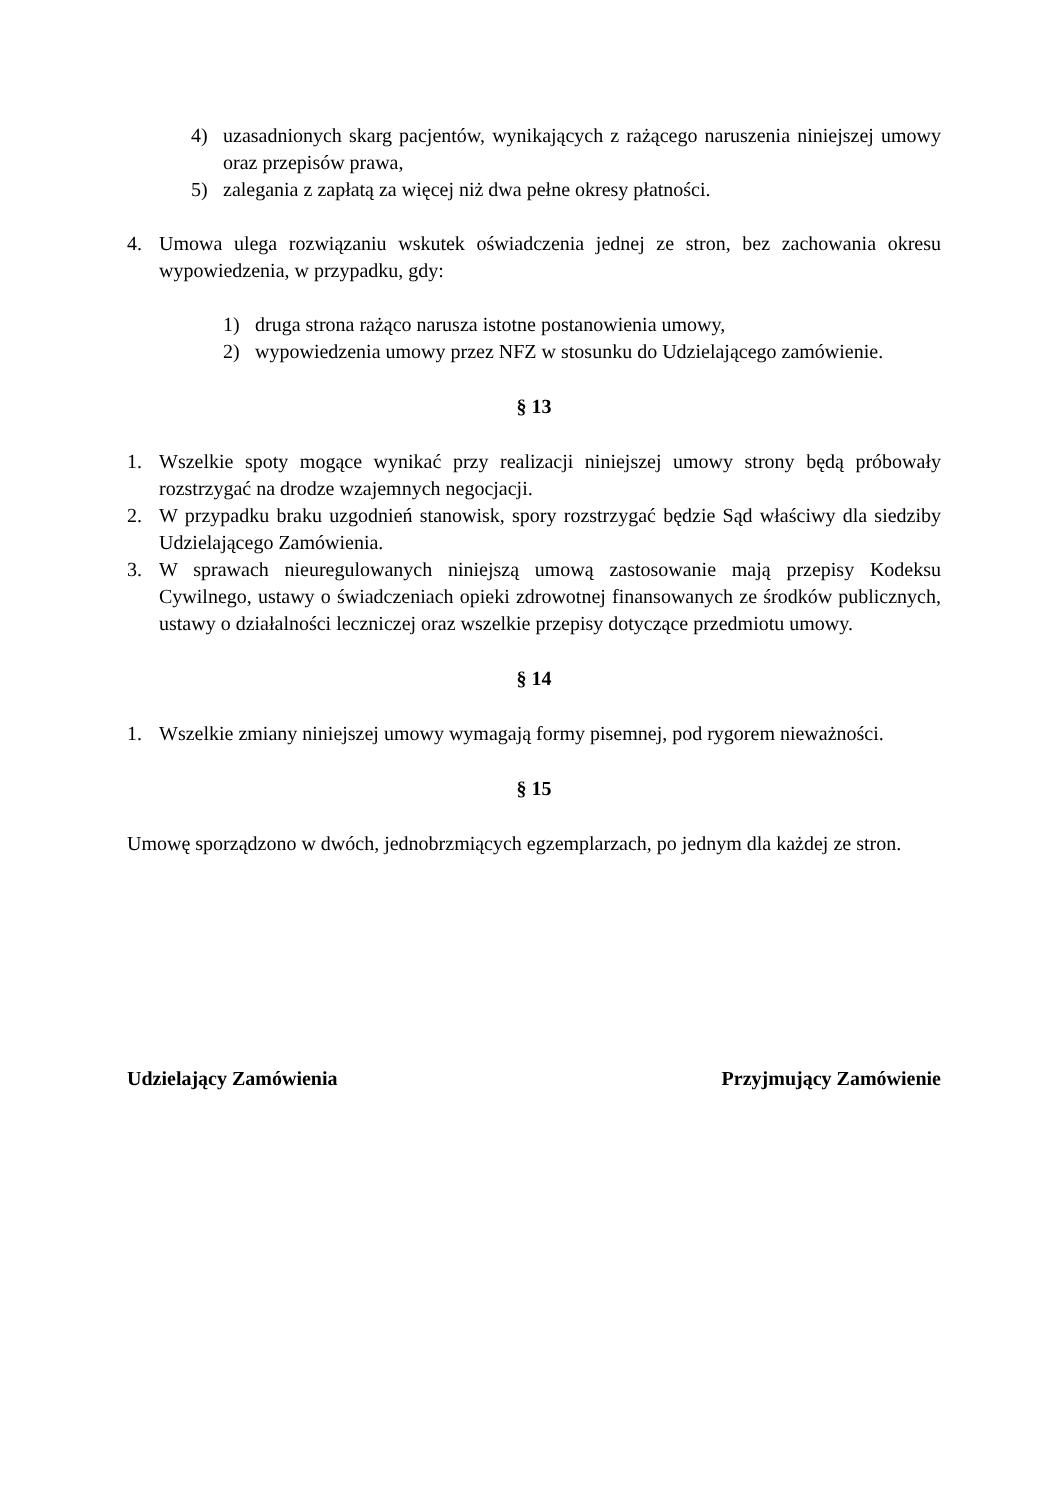4) uzasadnionych skarg pacjentów, wynikających z rażącego naruszenia niniejszej umowy oraz przepisów prawa,
5) zalegania z zapłatą za więcej niż dwa pełne okresy płatności.
4. Umowa ulega rozwiązaniu wskutek oświadczenia jednej ze stron, bez zachowania okresu wypowiedzenia, w przypadku, gdy:
1) druga strona rażąco narusza istotne postanowienia umowy,
2) wypowiedzenia umowy przez NFZ w stosunku do Udzielającego zamówienie.
§ 13
1. Wszelkie spoty mogące wynikać przy realizacji niniejszej umowy strony będą próbowały rozstrzygać na drodze wzajemnych negocjacji.
2. W przypadku braku uzgodnień stanowisk, spory rozstrzygać będzie Sąd właściwy dla siedziby Udzielającego Zamówienia.
3. W sprawach nieuregulowanych niniejszą umową zastosowanie mają przepisy Kodeksu Cywilnego, ustawy o świadczeniach opieki zdrowotnej finansowanych ze środków publicznych, ustawy o działalności leczniczej oraz wszelkie przepisy dotyczące przedmiotu umowy.
§ 14
1. Wszelkie zmiany niniejszej umowy wymagają formy pisemnej, pod rygorem nieważności.
§ 15
Umowę sporządzono w dwóch, jednobrzmiących egzemplarzach, po jednym dla każdej ze stron.
Udzielający Zamówienia Przyjmujący Zamówienie